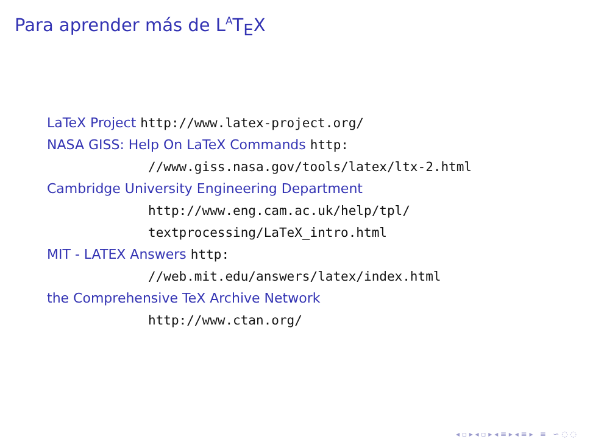Para aprender más de L<sup>A</sup>T<sub>E</sub>X
LaTeX Project http://www.latex-project.org/
NASA GISS: Help On LaTeX Commands http:
//www.giss.nasa.gov/tools/latex/ltx-2.html
Cambridge University Engineering Department
http://www.eng.cam.ac.uk/help/tpl/
textprocessing/LaTeX_intro.html
MIT - LATEX Answers http:
//web.mit.edu/answers/latex/index.html
the Comprehensive TeX Archive Network
http://www.ctan.org/
◂ ▫ ▸ ◂ ▫ ▸ ◂ ≡ ▸ ◂ ≡ ▸ ≡ ∽ ◌ ◌